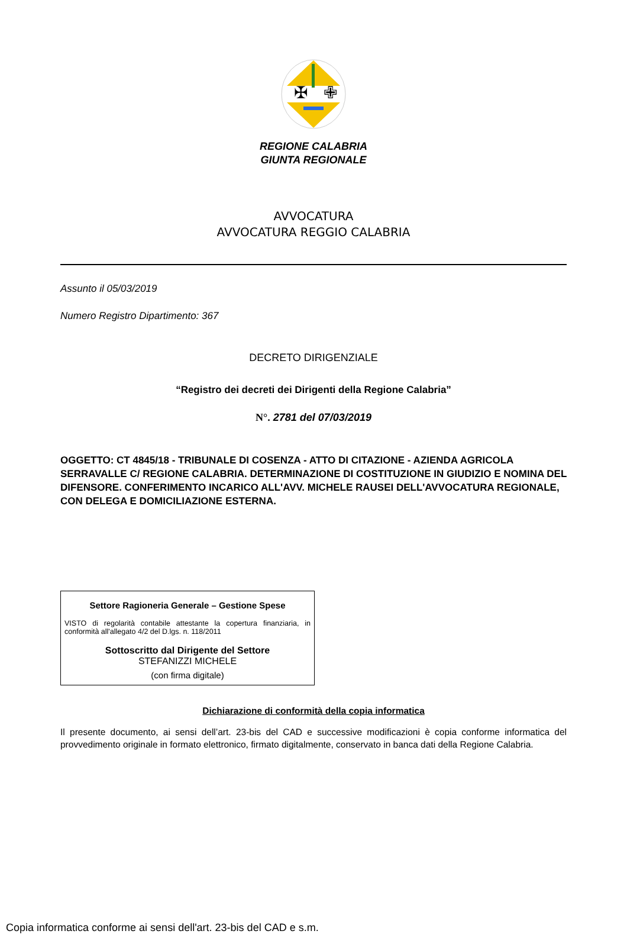✠
✙
REGIONE CALABRIA
GIUNTA REGIONALE
AVVOCATURA
AVVOCATURA REGGIO CALABRIA
Assunto il 05/03/2019
Numero Registro Dipartimento: 367
DECRETO DIRIGENZIALE
“Registro dei decreti dei Dirigenti della Regione Calabria”
N°. 2781 del 07/03/2019
OGGETTO: CT 4845/18 - TRIBUNALE DI COSENZA - ATTO DI CITAZIONE - AZIENDA AGRICOLA SERRAVALLE C/ REGIONE CALABRIA. DETERMINAZIONE DI COSTITUZIONE IN GIUDIZIO E NOMINA DEL DIFENSORE. CONFERIMENTO INCARICO ALL'AVV. MICHELE RAUSEI DELL'AVVOCATURA REGIONALE, CON DELEGA E DOMICILIAZIONE ESTERNA.
Settore Ragioneria Generale – Gestione Spese
VISTO di regolarità contabile attestante la copertura finanziaria, in conformità all'allegato 4/2 del D.lgs. n. 118/2011
Sottoscritto dal Dirigente del Settore
STEFANIZZI MICHELE
(con firma digitale)
Dichiarazione di conformità della copia informatica
Il presente documento, ai sensi dell’art. 23-bis del CAD e successive modificazioni è copia conforme informatica del provvedimento originale in formato elettronico, firmato digitalmente, conservato in banca dati della Regione Calabria.
Copia informatica conforme ai sensi dell'art. 23-bis del CAD e s.m.